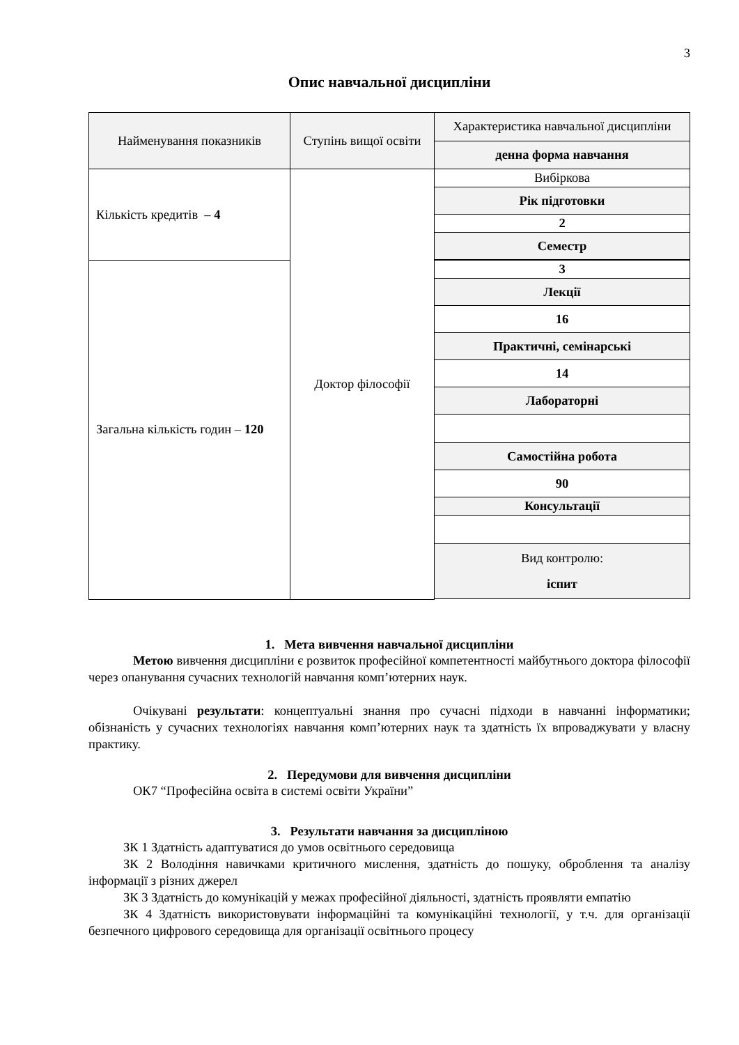3
Опис навчальної дисципліни
| Найменування показників | Ступінь вищої освіти | Характеристика навчальної дисципліни |
| | | денна форма навчання |
| Кількість кредитів – 4 | Доктор філософії | Вибіркова |
| | | Рік підготовки |
| | | 2 |
| | | Семестр |
| Загальна кількість годин – 120 | | 3 |
| | | Лекції |
| | | 16 |
| | | Практичні, семінарські |
| | | 14 |
| | | Лабораторні |
| | | Самостійна робота |
| | | 90 |
| | | Консультації |
| | | Вид контролю: іспит |
1. Мета вивчення навчальної дисципліни
Метою вивчення дисципліни є розвиток професійної компетентності майбутнього доктора філософії через опанування сучасних технологій навчання комп’ютерних наук.
Очікувані результати: концептуальні знання про сучасні підходи в навчанні інформатики; обізнаність у сучасних технологіях навчання комп’ютерних наук та здатність їх впроваджувати у власну практику.
2. Передумови для вивчення дисципліни
ОК7 “Професійна освіта в системі освіти України”
3. Результати навчання за дисципліною
ЗК 1 Здатність адаптуватися до умов освітнього середовища
ЗК 2 Володіння навичками критичного мислення, здатність до пошуку, оброблення та аналізу інформації з різних джерел
ЗК 3 Здатність до комунікацій у межах професійної діяльності, здатність проявляти емпатію
ЗК 4 Здатність використовувати інформаційні та комунікаційні технології, у т.ч. для організації безпечного цифрового середовища для організації освітнього процесу